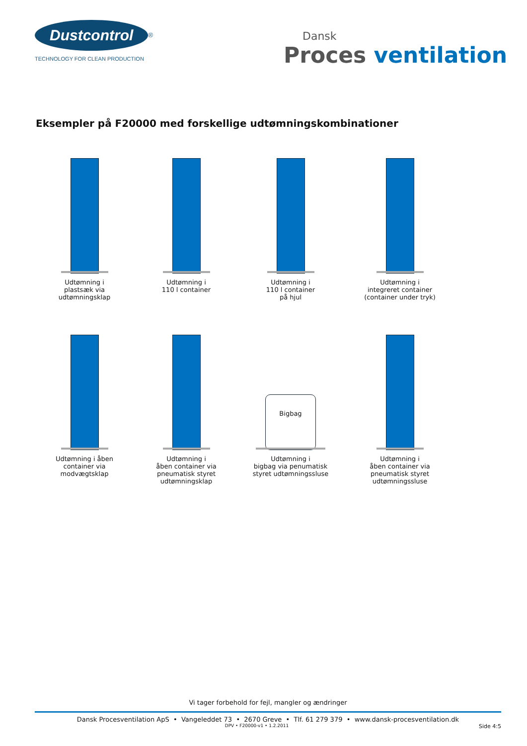Dustcontrol<sup>®</sup>
TECHNOLOGY FOR CLEAN PRODUCTION
Dansk
Proces ventilation
Eksempler på F20000 med forskellige udtømningskombinationer
Udtømning i
plastsæk via
udtømningsklap
Udtømning i
110 l container
Udtømning i
110 l container
på hjul
Udtømning i
integreret container
(container under tryk)
Udtømning i åben
container via
modvægtsklap
Udtømning i
åben container via
pneumatisk styret
udtømningsklap
Bigbag
Udtømning i
bigbag via penumatisk
styret udtømningssluse
Udtømning i
åben container via
pneumatisk styret
udtømningssluse
Vi tager forbehold for fejl, mangler og ændringer
Dansk Procesventilation ApS • Vangeleddet 73 • 2670 Greve • Tlf. 61 279 379 • www.dansk-procesventilation.dk
DPV • F20000-v1 • 1.2.2011 Side 4:5